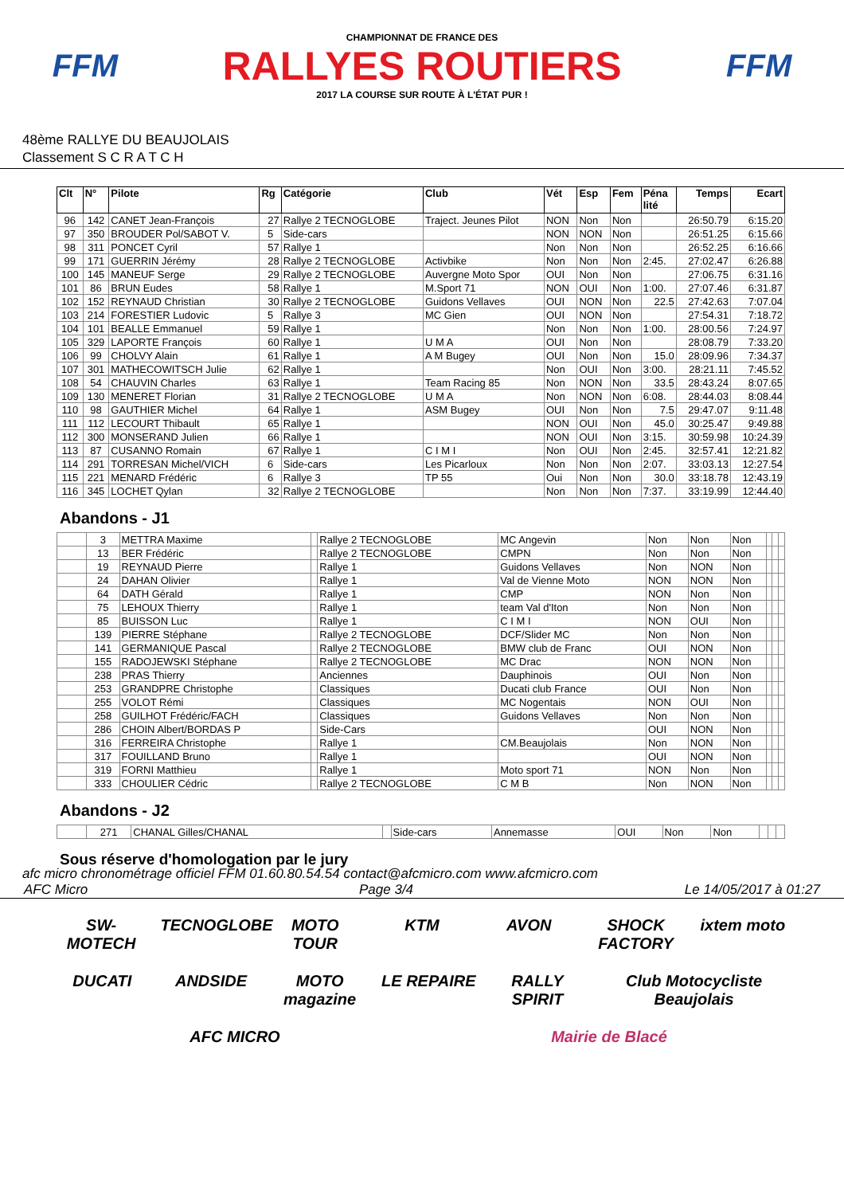FFM
CHAMPIONNAT DE FRANCE DES
RALLYES ROUTIERS
2017 LA COURSE SUR ROUTE À L'ÉTAT PUR !
FFM
48ème RALLYE DU BEAUJOLAIS
Classement S C R A T C H
| Clt | N° | Pilote | Rg | Catégorie | Club | Vét | Esp | Fem | Péna lité | Temps | Ecart |
| --- | --- | --- | --- | --- | --- | --- | --- | --- | --- | --- | --- |
| 96 | 142 | CANET Jean-François | 27 | Rallye 2 TECNOGLOBE | Traject. Jeunes Pilot | NON | Non | Non | | 26:50.79 | 6:15.20 |
| 97 | 350 | BROUDER Pol/SABOT V. | 5 | Side-cars | | NON | NON | Non | | 26:51.25 | 6:15.66 |
| 98 | 311 | PONCET Cyril | 57 | Rallye 1 | | Non | Non | Non | | 26:52.25 | 6:16.66 |
| 99 | 171 | GUERRIN Jérémy | 28 | Rallye 2 TECNOGLOBE | Activbike | Non | Non | Non | 2:45. | 27:02.47 | 6:26.88 |
| 100 | 145 | MANEUF Serge | 29 | Rallye 2 TECNOGLOBE | Auvergne Moto Spor | OUI | Non | Non | | 27:06.75 | 6:31.16 |
| 101 | 86 | BRUN Eudes | 58 | Rallye 1 | M.Sport 71 | NON | OUI | Non | 1:00. | 27:07.46 | 6:31.87 |
| 102 | 152 | REYNAUD Christian | 30 | Rallye 2 TECNOGLOBE | Guidons Vellaves | OUI | NON | Non | 22.5 | 27:42.63 | 7:07.04 |
| 103 | 214 | FORESTIER Ludovic | 5 | Rallye 3 | MC Gien | OUI | NON | Non | | 27:54.31 | 7:18.72 |
| 104 | 101 | BEALLE Emmanuel | 59 | Rallye 1 | | Non | Non | Non | 1:00. | 28:00.56 | 7:24.97 |
| 105 | 329 | LAPORTE François | 60 | Rallye 1 | U M A | OUI | Non | Non | | 28:08.79 | 7:33.20 |
| 106 | 99 | CHOLVY Alain | 61 | Rallye 1 | A M Bugey | OUI | Non | Non | 15.0 | 28:09.96 | 7:34.37 |
| 107 | 301 | MATHECOWITSCH Julie | 62 | Rallye 1 | | Non | OUI | Non | 3:00. | 28:21.11 | 7:45.52 |
| 108 | 54 | CHAUVIN Charles | 63 | Rallye 1 | Team Racing 85 | Non | NON | Non | 33.5 | 28:43.24 | 8:07.65 |
| 109 | 130 | MENERET Florian | 31 | Rallye 2 TECNOGLOBE | U M A | Non | NON | Non | 6:08. | 28:44.03 | 8:08.44 |
| 110 | 98 | GAUTHIER Michel | 64 | Rallye 1 | ASM Bugey | OUI | Non | Non | 7.5 | 29:47.07 | 9:11.48 |
| 111 | 112 | LECOURT Thibault | 65 | Rallye 1 | | NON | OUI | Non | 45.0 | 30:25.47 | 9:49.88 |
| 112 | 300 | MONSERAND Julien | 66 | Rallye 1 | | NON | OUI | Non | 3:15. | 30:59.98 | 10:24.39 |
| 113 | 87 | CUSANNO Romain | 67 | Rallye 1 | C I M I | Non | OUI | Non | 2:45. | 32:57.41 | 12:21.82 |
| 114 | 291 | TORRESAN Michel/VICH | 6 | Side-cars | Les Picarloux | Non | Non | Non | 2:07. | 33:03.13 | 12:27.54 |
| 115 | 221 | MENARD Frédéric | 6 | Rallye 3 | TP 55 | Oui | Non | Non | 30.0 | 33:18.78 | 12:43.19 |
| 116 | 345 | LOCHET Qylan | 32 | Rallye 2 TECNOGLOBE | | Non | Non | Non | 7:37. | 33:19.99 | 12:44.40 |
Abandons - J1
| | 3 | METTRA Maxime | | Rallye 2 TECNOGLOBE | MC Angevin | Non | Non | Non | | | |
| | 13 | BER Frédéric | | Rallye 2 TECNOGLOBE | CMPN | Non | Non | Non | | | |
| | 19 | REYNAUD Pierre | | Rallye 1 | Guidons Vellaves | Non | NON | Non | | | |
| | 24 | DAHAN Olivier | | Rallye 1 | Val de Vienne Moto | NON | NON | Non | | | |
| | 64 | DATH Gérald | | Rallye 1 | CMP | NON | Non | Non | | | |
| | 75 | LEHOUX Thierry | | Rallye 1 | team Val d'Iton | Non | Non | Non | | | |
| | 85 | BUISSON Luc | | Rallye 1 | C I M I | NON | OUI | Non | | | |
| | 139 | PIERRE Stéphane | | Rallye 2 TECNOGLOBE | DCF/Slider MC | Non | Non | Non | | | |
| | 141 | GERMANIQUE Pascal | | Rallye 2 TECNOGLOBE | BMW club de Franc | OUI | NON | Non | | | |
| | 155 | RADOJEWSKI Stéphane | | Rallye 2 TECNOGLOBE | MC Drac | NON | NON | Non | | | |
| | 238 | PRAS Thierry | | Anciennes | Dauphinois | OUI | Non | Non | | | |
| | 253 | GRANDPRE Christophe | | Classiques | Ducati club France | OUI | Non | Non | | | |
| | 255 | VOLOT Rémi | | Classiques | MC Nogentais | NON | OUI | Non | | | |
| | 258 | GUILHOT Frédéric/FACH | | Classiques | Guidons Vellaves | Non | Non | Non | | | |
| | 286 | CHOIN Albert/BORDAS P | | Side-Cars | | OUI | NON | Non | | | |
| | 316 | FERREIRA Christophe | | Rallye 1 | CM.Beaujolais | Non | NON | Non | | | |
| | 317 | FOUILLAND Bruno | | Rallye 1 | | OUI | NON | Non | | | |
| | 319 | FORNI Matthieu | | Rallye 1 | Moto sport 71 | NON | Non | Non | | | |
| | 333 | CHOULIER Cédric | | Rallye 2 TECNOGLOBE | C M B | Non | NON | Non | | | |
Abandons - J2
| | 271 | CHANAL Gilles/CHANAL | | Side-cars | Annemasse | OUI | Non | Non | | | |
Sous réserve d'homologation par le jury
afc micro chronométrage officiel FFM 01.60.80.54.54 contact@afcmicro.com www.afcmicro.com
AFC Micro Page 3/4 Le 14/05/2017 à 01:27
SW-MOTECH TECNOGLOBE MOTO TOUR KTM AVON SHOCK FACTORY ixtem moto DUCATI ANDSIDE MOTO magazine LE REPAIRE RALLY SPIRIT Club Motocycliste Beaujolais AFC MICRO Mairie de Blacé